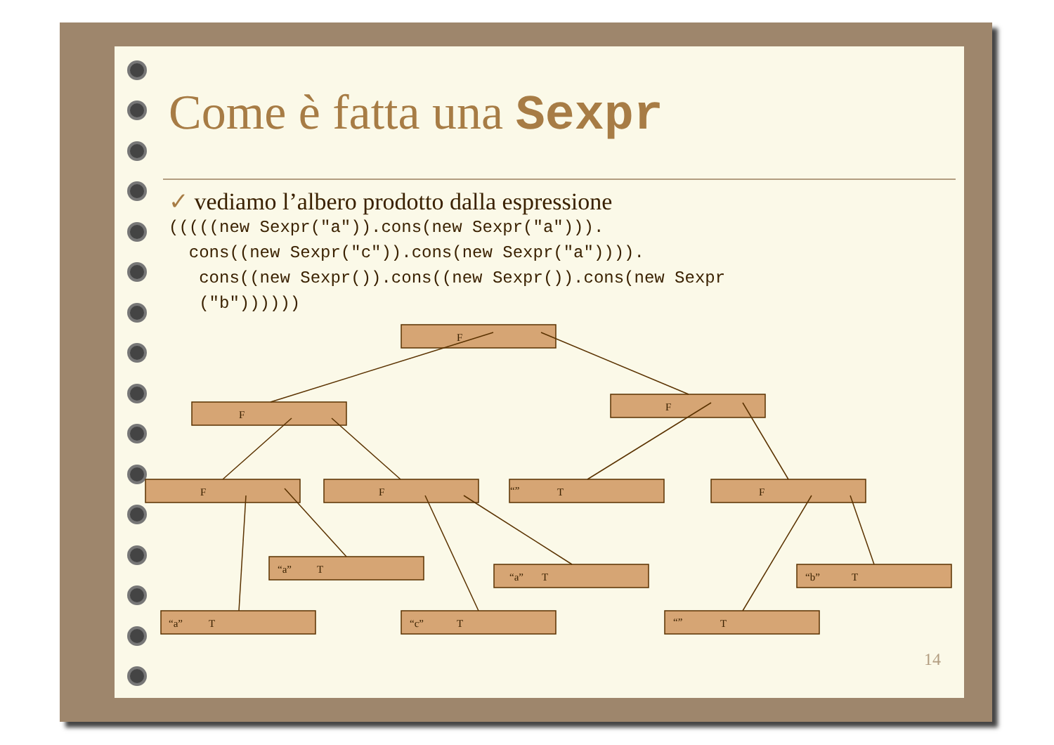Come è fatta una Sexpr
✓ vediamo l’albero prodotto dalla espressione
(((((new Sexpr("a")).cons(new Sexpr("a"))).
  cons((new Sexpr("c")).cons(new Sexpr("a")))).
   cons((new Sexpr()).cons((new Sexpr()).cons(new Sexpr
   ("b"))))))
F
F
F
F
F
“”
T
F
“a”
T
“a”
T
“b”
T
“a”
T
“c”
T
“”
T
14